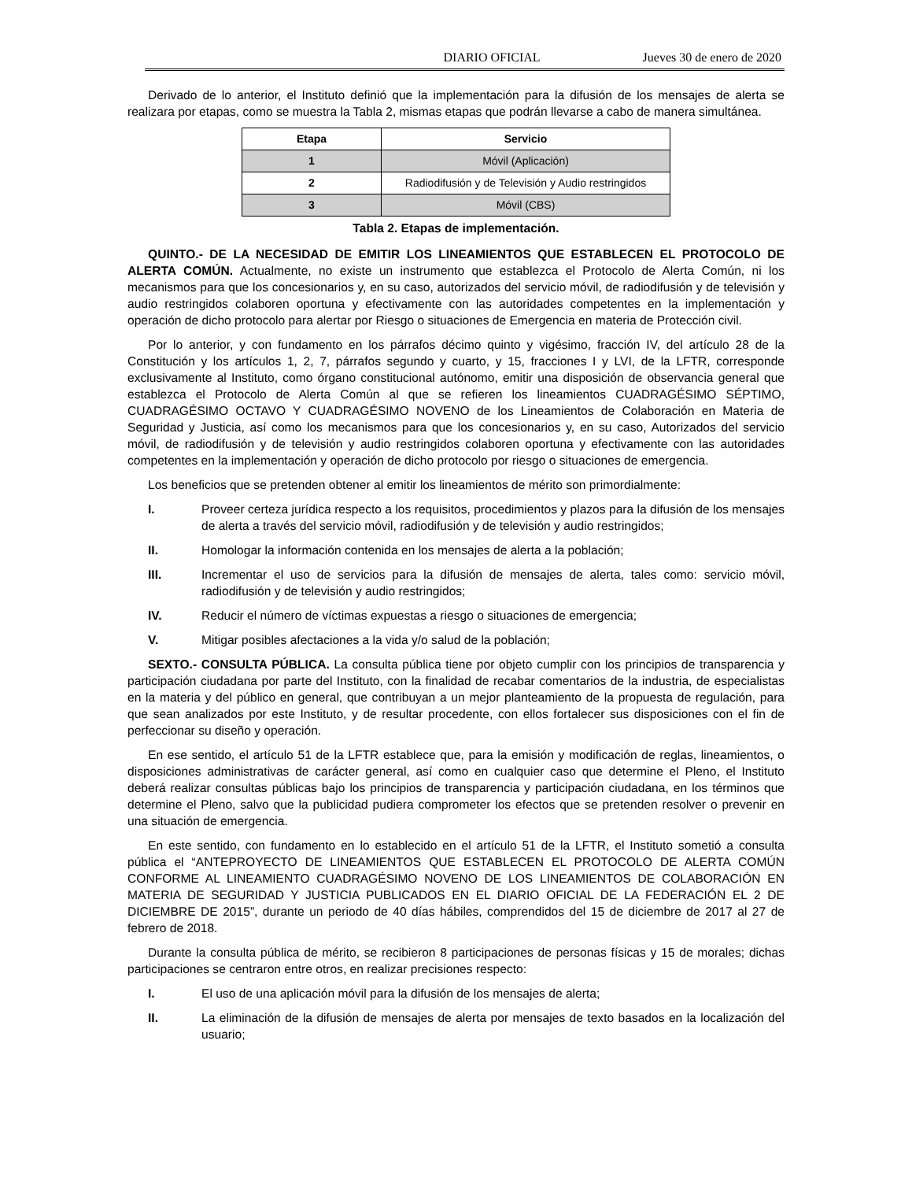DIARIO OFICIAL Jueves 30 de enero de 2020
Derivado de lo anterior, el Instituto definió que la implementación para la difusión de los mensajes de alerta se realizara por etapas, como se muestra la Tabla 2, mismas etapas que podrán llevarse a cabo de manera simultánea.
| Etapa | Servicio |
| --- | --- |
| 1 | Móvil (Aplicación) |
| 2 | Radiodifusión y de Televisión y Audio restringidos |
| 3 | Móvil (CBS) |
Tabla 2. Etapas de implementación.
QUINTO.- DE LA NECESIDAD DE EMITIR LOS LINEAMIENTOS QUE ESTABLECEN EL PROTOCOLO DE ALERTA COMÚN. Actualmente, no existe un instrumento que establezca el Protocolo de Alerta Común, ni los mecanismos para que los concesionarios y, en su caso, autorizados del servicio móvil, de radiodifusión y de televisión y audio restringidos colaboren oportuna y efectivamente con las autoridades competentes en la implementación y operación de dicho protocolo para alertar por Riesgo o situaciones de Emergencia en materia de Protección civil.
Por lo anterior, y con fundamento en los párrafos décimo quinto y vigésimo, fracción IV, del artículo 28 de la Constitución y los artículos 1, 2, 7, párrafos segundo y cuarto, y 15, fracciones I y LVI, de la LFTR, corresponde exclusivamente al Instituto, como órgano constitucional autónomo, emitir una disposición de observancia general que establezca el Protocolo de Alerta Común al que se refieren los lineamientos CUADRAGÉSIMO SÉPTIMO, CUADRAGÉSIMO OCTAVO Y CUADRAGÉSIMO NOVENO de los Lineamientos de Colaboración en Materia de Seguridad y Justicia, así como los mecanismos para que los concesionarios y, en su caso, Autorizados del servicio móvil, de radiodifusión y de televisión y audio restringidos colaboren oportuna y efectivamente con las autoridades competentes en la implementación y operación de dicho protocolo por riesgo o situaciones de emergencia.
Los beneficios que se pretenden obtener al emitir los lineamientos de mérito son primordialmente:
I. Proveer certeza jurídica respecto a los requisitos, procedimientos y plazos para la difusión de los mensajes de alerta a través del servicio móvil, radiodifusión y de televisión y audio restringidos;
II. Homologar la información contenida en los mensajes de alerta a la población;
III. Incrementar el uso de servicios para la difusión de mensajes de alerta, tales como: servicio móvil, radiodifusión y de televisión y audio restringidos;
IV. Reducir el número de víctimas expuestas a riesgo o situaciones de emergencia;
V. Mitigar posibles afectaciones a la vida y/o salud de la población;
SEXTO.- CONSULTA PÚBLICA. La consulta pública tiene por objeto cumplir con los principios de transparencia y participación ciudadana por parte del Instituto, con la finalidad de recabar comentarios de la industria, de especialistas en la materia y del público en general, que contribuyan a un mejor planteamiento de la propuesta de regulación, para que sean analizados por este Instituto, y de resultar procedente, con ellos fortalecer sus disposiciones con el fin de perfeccionar su diseño y operación.
En ese sentido, el artículo 51 de la LFTR establece que, para la emisión y modificación de reglas, lineamientos, o disposiciones administrativas de carácter general, así como en cualquier caso que determine el Pleno, el Instituto deberá realizar consultas públicas bajo los principios de transparencia y participación ciudadana, en los términos que determine el Pleno, salvo que la publicidad pudiera comprometer los efectos que se pretenden resolver o prevenir en una situación de emergencia.
En este sentido, con fundamento en lo establecido en el artículo 51 de la LFTR, el Instituto sometió a consulta pública el “ANTEPROYECTO DE LINEAMIENTOS QUE ESTABLECEN EL PROTOCOLO DE ALERTA COMÚN CONFORME AL LINEAMIENTO CUADRAGÉSIMO NOVENO DE LOS LINEAMIENTOS DE COLABORACIÓN EN MATERIA DE SEGURIDAD Y JUSTICIA PUBLICADOS EN EL DIARIO OFICIAL DE LA FEDERACIÓN EL 2 DE DICIEMBRE DE 2015”, durante un periodo de 40 días hábiles, comprendidos del 15 de diciembre de 2017 al 27 de febrero de 2018.
Durante la consulta pública de mérito, se recibieron 8 participaciones de personas físicas y 15 de morales; dichas participaciones se centraron entre otros, en realizar precisiones respecto:
I. El uso de una aplicación móvil para la difusión de los mensajes de alerta;
II. La eliminación de la difusión de mensajes de alerta por mensajes de texto basados en la localización del usuario;